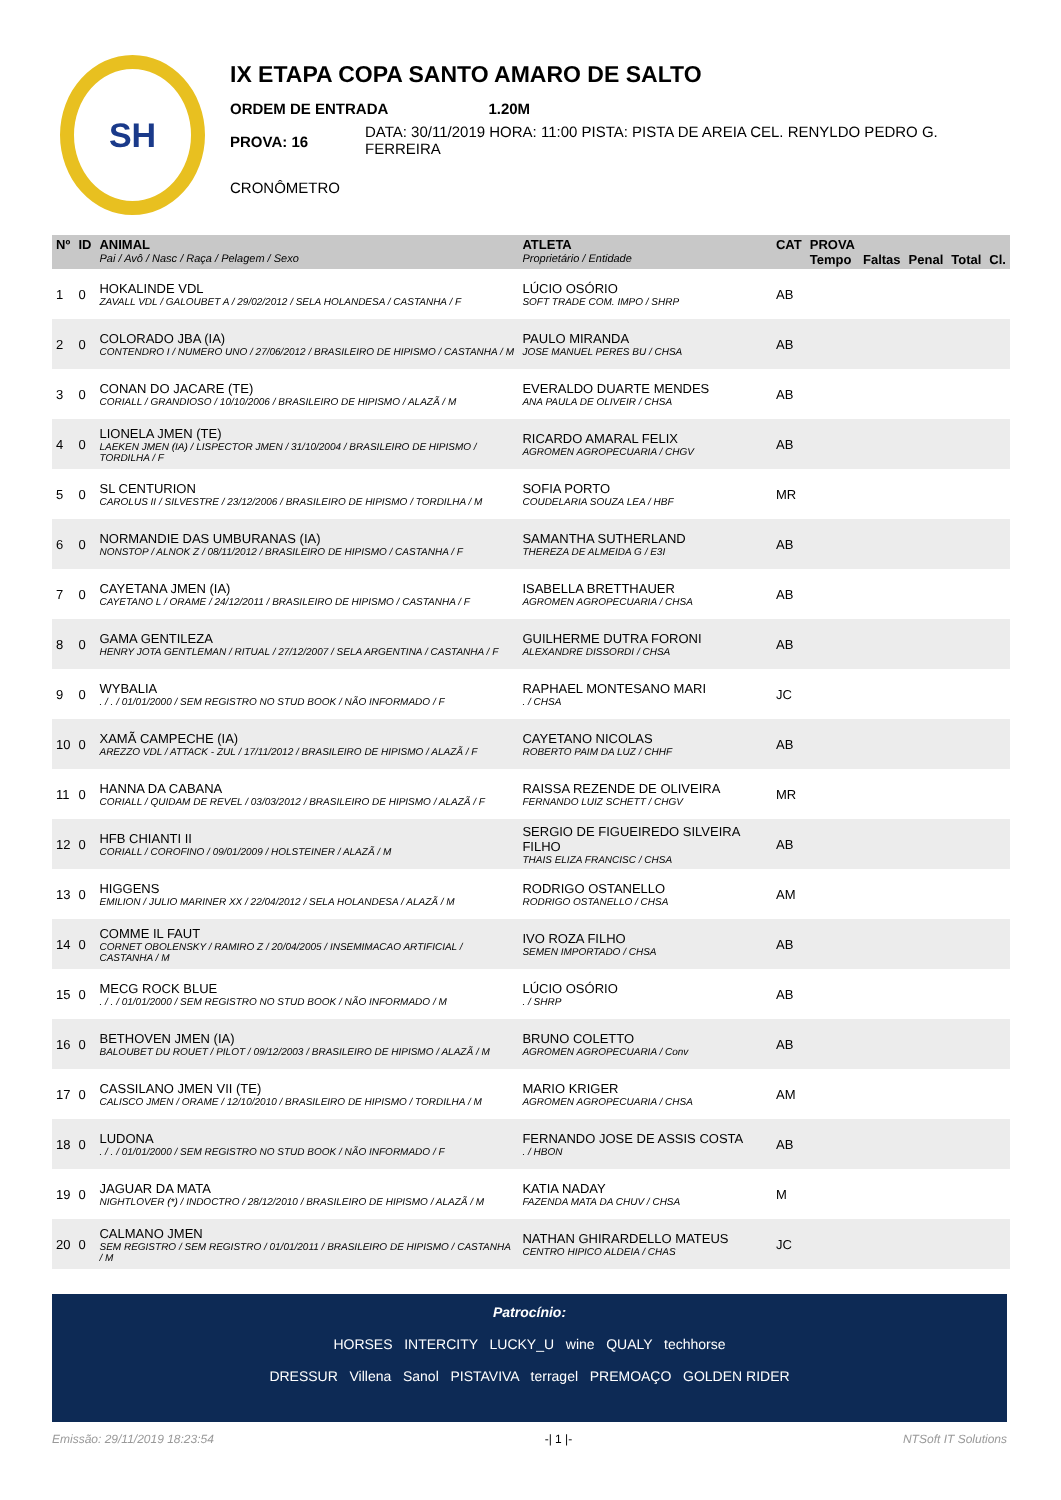SH
IX ETAPA COPA SANTO AMARO DE SALTO
ORDEM DE ENTRADA 1.20M
PROVA: 16 DATA: 30/11/2019 HORA: 11:00 PISTA: PISTA DE AREIA CEL. RENYLDO PEDRO G. FERREIRA
CRONÔMETRO
| Nº | ID | ANIMAL Pai / Avô / Nasc / Raça / Pelagem / Sexo | ATLETA Proprietário / Entidade | CAT | PROVA Tempo | Faltas | Penal | Total | Cl. |
| --- | --- | --- | --- | --- | --- | --- | --- | --- | --- |
| 1 | 0 | HOKALINDE VDL ZAVALL VDL / GALOUBET A / 29/02/2012 / SELA HOLANDESA / CASTANHA / F | LÚCIO OSÓRIO SOFT TRADE COM. IMPO / SHRP | AB | | | | | |
| 2 | 0 | COLORADO JBA (IA) CONTENDRO I / NUMERO UNO / 27/06/2012 / BRASILEIRO DE HIPISMO / CASTANHA / M | PAULO MIRANDA JOSE MANUEL PERES BU / CHSA | AB | | | | | |
| 3 | 0 | CONAN DO JACARE (TE) CORIALL / GRANDIOSO / 10/10/2006 / BRASILEIRO DE HIPISMO / ALAZÃ / M | EVERALDO DUARTE MENDES ANA PAULA DE OLIVEIR / CHSA | AB | | | | | |
| 4 | 0 | LIONELA JMEN (TE) LAEKEN JMEN (IA) / LISPECTOR JMEN / 31/10/2004 / BRASILEIRO DE HIPISMO / TORDILHA / F | RICARDO AMARAL FELIX AGROMEN AGROPECUARIA / CHGV | AB | | | | | |
| 5 | 0 | SL CENTURION CAROLUS II / SILVESTRE / 23/12/2006 / BRASILEIRO DE HIPISMO / TORDILHA / M | SOFIA PORTO COUDELARIA SOUZA LEA / HBF | MR | | | | | |
| 6 | 0 | NORMANDIE DAS UMBURANAS (IA) NONSTOP / ALNOK Z / 08/11/2012 / BRASILEIRO DE HIPISMO / CASTANHA / F | SAMANTHA SUTHERLAND THEREZA DE ALMEIDA G / E3I | AB | | | | | |
| 7 | 0 | CAYETANA JMEN (IA) CAYETANO L / ORAME / 24/12/2011 / BRASILEIRO DE HIPISMO / CASTANHA / F | ISABELLA BRETTHAUER AGROMEN AGROPECUARIA / CHSA | AB | | | | | |
| 8 | 0 | GAMA GENTILEZA HENRY JOTA GENTLEMAN / RITUAL / 27/12/2007 / SELA ARGENTINA / CASTANHA / F | GUILHERME DUTRA FORONI ALEXANDRE DISSORDI / CHSA | AB | | | | | |
| 9 | 0 | WYBALIA . / . / 01/01/2000 / SEM REGISTRO NO STUD BOOK / NÃO INFORMADO / F | RAPHAEL MONTESANO MARI . / CHSA | JC | | | | | |
| 10 | 0 | XAMÃ CAMPECHE (IA) AREZZO VDL / ATTACK - ZUL / 17/11/2012 / BRASILEIRO DE HIPISMO / ALAZÃ / F | CAYETANO NICOLAS ROBERTO PAIM DA LUZ / CHHF | AB | | | | | |
| 11 | 0 | HANNA DA CABANA CORIALL / QUIDAM DE REVEL / 03/03/2012 / BRASILEIRO DE HIPISMO / ALAZÃ / F | RAISSA REZENDE DE OLIVEIRA FERNANDO LUIZ SCHETT / CHGV | MR | | | | | |
| 12 | 0 | HFB CHIANTI II CORIALL / COROFINO / 09/01/2009 / HOLSTEINER / ALAZÃ / M | SERGIO DE FIGUEIREDO SILVEIRA FILHO THAIS ELIZA FRANCISC / CHSA | AB | | | | | |
| 13 | 0 | HIGGENS EMILION / JULIO MARINER XX / 22/04/2012 / SELA HOLANDESA / ALAZÃ / M | RODRIGO OSTANELLO RODRIGO OSTANELLO / CHSA | AM | | | | | |
| 14 | 0 | COMME IL FAUT CORNET OBOLENSKY / RAMIRO Z / 20/04/2005 / INSEMIMACAO ARTIFICIAL / CASTANHA / M | IVO ROZA FILHO SEMEN IMPORTADO / CHSA | AB | | | | | |
| 15 | 0 | MECG ROCK BLUE . / . / 01/01/2000 / SEM REGISTRO NO STUD BOOK / NÃO INFORMADO / M | LÚCIO OSÓRIO . / SHRP | AB | | | | | |
| 16 | 0 | BETHOVEN JMEN (IA) BALOUBET DU ROUET / PILOT / 09/12/2003 / BRASILEIRO DE HIPISMO / ALAZÃ / M | BRUNO COLETTO AGROMEN AGROPECUARIA / Conv | AB | | | | | |
| 17 | 0 | CASSILANO JMEN VII (TE) CALISCO JMEN / ORAME / 12/10/2010 / BRASILEIRO DE HIPISMO / TORDILHA / M | MARIO KRIGER AGROMEN AGROPECUARIA / CHSA | AM | | | | | |
| 18 | 0 | LUDONA . / . / 01/01/2000 / SEM REGISTRO NO STUD BOOK / NÃO INFORMADO / F | FERNANDO JOSE DE ASSIS COSTA . / HBON | AB | | | | | |
| 19 | 0 | JAGUAR DA MATA NIGHTLOVER (*) / INDOCTRO / 28/12/2010 / BRASILEIRO DE HIPISMO / ALAZÃ / M | KATIA NADAY FAZENDA MATA DA CHUV / CHSA | M | | | | | |
| 20 | 0 | CALMANO JMEN SEM REGISTRO / SEM REGISTRO / 01/01/2011 / BRASILEIRO DE HIPISMO / CASTANHA / M | NATHAN GHIRARDELLO MATEUS CENTRO HIPICO ALDEIA / CHAS | JC | | | | | |
Patrocínio:
HORSES INTERCITY LUCKY_U wine QUALY techhorse
DRESSUR Villena Sanol PISTAVIVA terragel PREMOAÇO GOLDEN RIDER
Emissão: 29/11/2019 18:23:54 -| 1 |- NTSoft IT Solutions